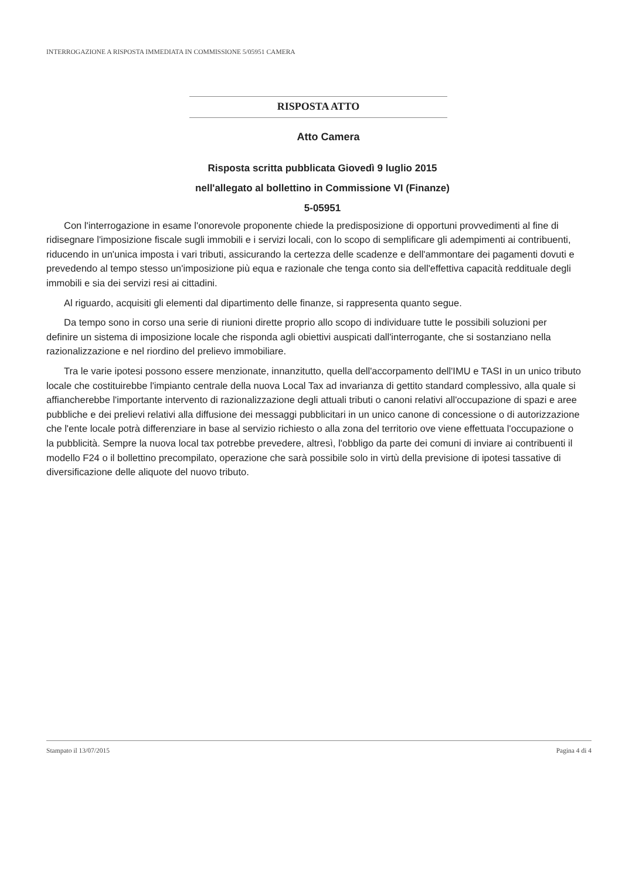INTERROGAZIONE A RISPOSTA IMMEDIATA IN COMMISSIONE 5/05951 CAMERA
RISPOSTA ATTO
Atto Camera
Risposta scritta pubblicata Giovedì 9 luglio 2015
nell'allegato al bollettino in Commissione VI (Finanze)
5-05951
Con l'interrogazione in esame l'onorevole proponente chiede la predisposizione di opportuni provvedimenti al fine di ridisegnare l'imposizione fiscale sugli immobili e i servizi locali, con lo scopo di semplificare gli adempimenti ai contribuenti, riducendo in un'unica imposta i vari tributi, assicurando la certezza delle scadenze e dell'ammontare dei pagamenti dovuti e prevedendo al tempo stesso un'imposizione più equa e razionale che tenga conto sia dell'effettiva capacità reddituale degli immobili e sia dei servizi resi ai cittadini.
Al riguardo, acquisiti gli elementi dal dipartimento delle finanze, si rappresenta quanto segue.
Da tempo sono in corso una serie di riunioni dirette proprio allo scopo di individuare tutte le possibili soluzioni per definire un sistema di imposizione locale che risponda agli obiettivi auspicati dall'interrogante, che si sostanziano nella razionalizzazione e nel riordino del prelievo immobiliare.
Tra le varie ipotesi possono essere menzionate, innanzitutto, quella dell'accorpamento dell'IMU e TASI in un unico tributo locale che costituirebbe l'impianto centrale della nuova Local Tax ad invarianza di gettito standard complessivo, alla quale si affiancherebbe l'importante intervento di razionalizzazione degli attuali tributi o canoni relativi all'occupazione di spazi e aree pubbliche e dei prelievi relativi alla diffusione dei messaggi pubblicitari in un unico canone di concessione o di autorizzazione che l'ente locale potrà differenziare in base al servizio richiesto o alla zona del territorio ove viene effettuata l'occupazione o la pubblicità. Sempre la nuova local tax potrebbe prevedere, altresì, l'obbligo da parte dei comuni di inviare ai contribuenti il modello F24 o il bollettino precompilato, operazione che sarà possibile solo in virtù della previsione di ipotesi tassative di diversificazione delle aliquote del nuovo tributo.
Stampato il 13/07/2015 Pagina 4 di 4